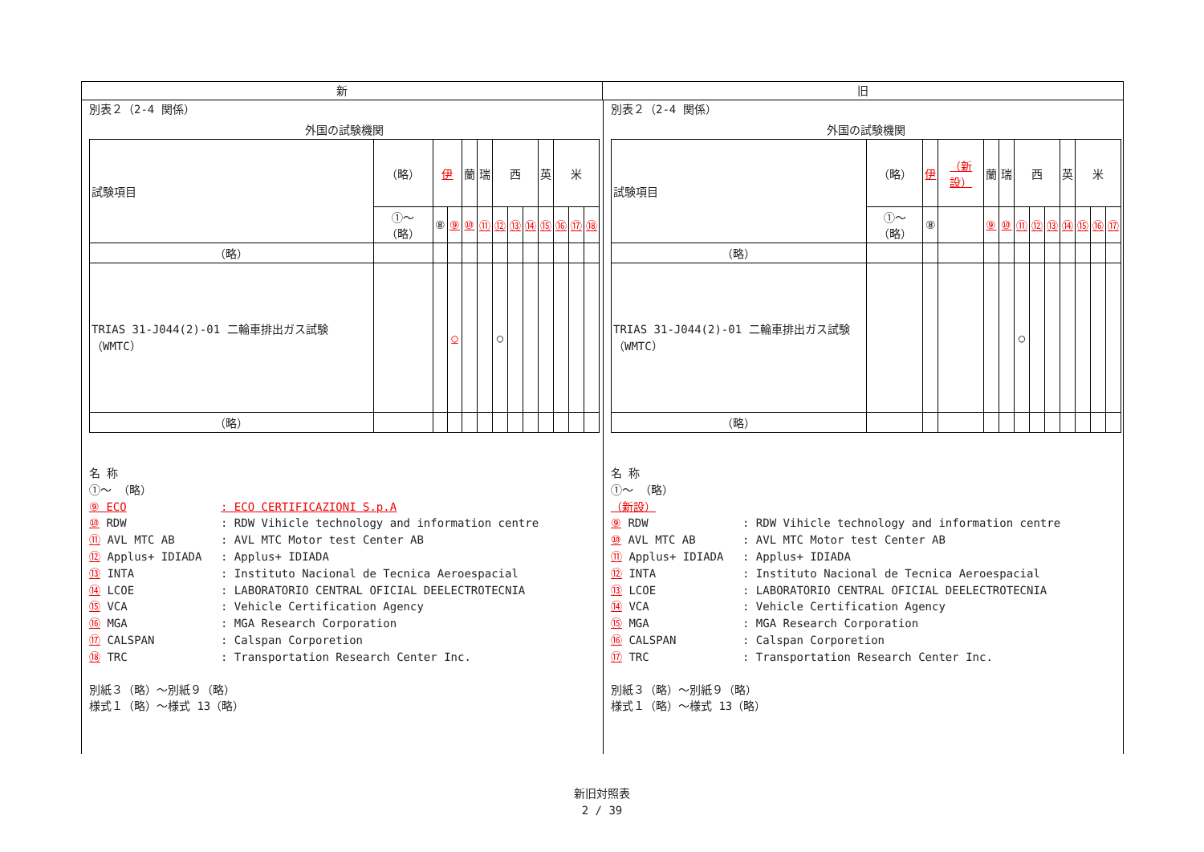新 旧
別表２（2-4 関係）
外国の試験機関
| 試験項目 | （略） | 伊 | | 蘭 | 瑞 | 西 | | | 英 | 米 | | |
| | ①～（略） | ⑧ | ⑨ | ⑩ | ⑪ | ⑫ | ⑬ | ⑭ | ⑮ | ⑯ | ⑰ | ⑱ |
| （略） | | | | | | | | | | | | |
| TRIAS 31-J044(2)-01 二輪車排出ガス試験（WMTC） | | | ○ | | | ○ | | | | | | |
| （略） | | | | | | | | | | | | |
名 称
①～ （略）
⑨ ECO: ECO CERTIFICAZIONI S.p.A
⑩ RDW: RDW Vihicle technology and information centre
⑪ AVL MTC AB: AVL MTC Motor test Center AB
⑫ Applus+ IDIADA: Applus+ IDIADA
⑬ INTA: Instituto Nacional de Tecnica Aeroespacial
⑭ LCOE: LABORATORIO CENTRAL OFICIAL DEELECTROTECNIA
⑮ VCA: Vehicle Certification Agency
⑯ MGA: MGA Research Corporation
⑰ CALSPAN: Calspan Corporetion
⑱ TRC: Transportation Research Center Inc.
別紙３（略）～別紙９（略）
様式１（略）～様式 13（略）
別表２（2-4 関係）
外国の試験機関
| 試験項目 | （略） | 伊 | （新設） | 蘭 | 瑞 | 西 | | | 英 | 米 | | |
| | ①～（略） | ⑧ | | ⑨ | ⑩ | ⑪ | ⑫ | ⑬ | ⑭ | ⑮ | ⑯ | ⑰ |
| （略） | | | | | | | | | | | | |
| TRIAS 31-J044(2)-01 二輪車排出ガス試験（WMTC） | | | | | | ○ | | | | | | |
| （略） | | | | | | | | | | | | |
名 称
①～ （略）
（新設）
⑨ RDW: RDW Vihicle technology and information centre
⑩ AVL MTC AB: AVL MTC Motor test Center AB
⑪ Applus+ IDIADA: Applus+ IDIADA
⑫ INTA: Instituto Nacional de Tecnica Aeroespacial
⑬ LCOE: LABORATORIO CENTRAL OFICIAL DEELECTROTECNIA
⑭ VCA: Vehicle Certification Agency
⑮ MGA: MGA Research Corporation
⑯ CALSPAN: Calspan Corporetion
⑰ TRC: Transportation Research Center Inc.
別紙３（略）～別紙９（略）
様式１（略）～様式 13（略）
新旧対照表
2 / 39